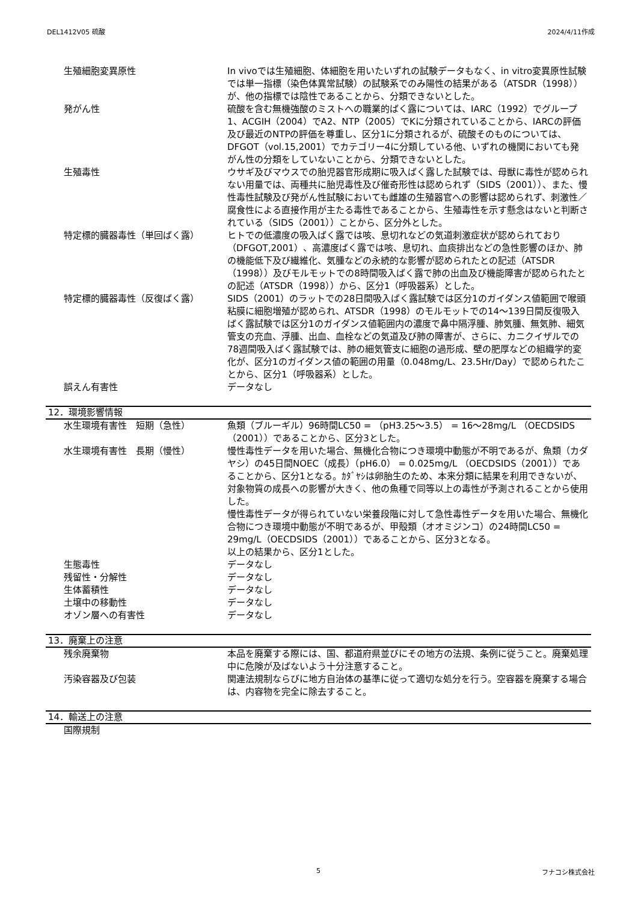DEL1412V05 硫酸 2024/4/11作成
生殖細胞変異原性 In vivoでは生殖細胞、体細胞を用いたいずれの試験データもなく、in vitro変異原性試験では単一指標（染色体異常試験）の試験系でのみ陽性の結果がある（ATSDR（1998））が、他の指標では陰性であることから、分類できないとした。
発がん性 硫酸を含む無機強酸のミストへの職業的ばく露については、IARC（1992）でグループ1、ACGIH（2004）でA2、NTP（2005）でKに分類されていることから、IARCの評価及び最近のNTPの評価を尊重し、区分1に分類されるが、硫酸そのものについては、DFGOT（vol.15,2001）でカテゴリー4に分類している他、いずれの機関においても発がん性の分類をしていないことから、分類できないとした。
生殖毒性 ウサギ及びマウスでの胎児器官形成期に吸入ばく露した試験では、母獣に毒性が認められない用量では、両種共に胎児毒性及び催奇形性は認められず（SIDS（2001））、また、慢性毒性試験及び発がん性試験においても雌雄の生殖器官への影響は認められず、刺激性／腐食性による直接作用が主たる毒性であることから、生殖毒性を示す懸念はないと判断されている（SIDS（2001））ことから、区分外とした。
特定標的臓器毒性（単回ばく露） ヒトでの低濃度の吸入ばく露では咳、息切れなどの気道刺激症状が認められており（DFGOT,2001）、高濃度ばく露では咳、息切れ、血痰排出などの急性影響のほか、肺の機能低下及び繊維化、気腫などの永続的な影響が認められたとの記述（ATSDR（1998））及びモルモットでの8時間吸入ばく露で肺の出血及び機能障害が認められたとの記述（ATSDR（1998））から、区分1（呼吸器系）とした。
特定標的臓器毒性（反復ばく露） SIDS（2001）のラットでの28日間吸入ばく露試験では区分1のガイダンス値範囲で喉頭粘膜に細胞増殖が認められ、ATSDR（1998）のモルモットでの14～139日間反復吸入ばく露試験では区分1のガイダンス値範囲内の濃度で鼻中隔浮腫、肺気腫、無気肺、細気管支の充血、浮腫、出血、血栓などの気道及び肺の障害が、さらに、カニクイザルでの78週間吸入ばく露試験では、肺の細気管支に細胞の過形成、壁の肥厚などの組織学的変化が、区分1のガイダンス値の範囲の用量（0.048mg/L、23.5Hr/Day）で認められたことから、区分1（呼吸器系）とした。
誤えん有害性 データなし
12．環境影響情報
水生環境有害性　短期（急性） 魚類（ブルーギル）96時間LC50 = （pH3.25～3.5） = 16～28mg/L （OECDSIDS（2001））であることから、区分3とした。
水生環境有害性　長期（慢性） 慢性毒性データを用いた場合、無機化合物につき環境中動態が不明であるが、魚類（カダヤシ）の45日間NOEC（成長）（pH6.0） = 0.025mg/L （OECDSIDS（2001））であることから、区分1となる。ｶﾀﾞﾔｼは卵胎生のため、本来分類に結果を利用できないが、対象物質の成長への影響が大きく、他の魚種で同等以上の毒性が予測されることから使用した。
慢性毒性データが得られていない栄養段階に対して急性毒性データを用いた場合、無機化合物につき環境中動態が不明であるが、甲殻類（オオミジンコ）の24時間LC50 = 29mg/L（OECDSIDS（2001））であることから、区分3となる。
以上の結果から、区分1とした。
生態毒性 データなし
残留性・分解性 データなし
生体蓄積性 データなし
土壌中の移動性 データなし
オゾン層への有害性 データなし
13．廃棄上の注意
残余廃棄物 本品を廃棄する際には、国、都道府県並びにその地方の法規、条例に従うこと。廃棄処理中に危険が及ばないよう十分注意すること。
汚染容器及び包装 関連法規制ならびに地方自治体の基準に従って適切な処分を行う。空容器を廃棄する場合は、内容物を完全に除去すること。
14．輸送上の注意
国際規制
5 フナコシ株式会社